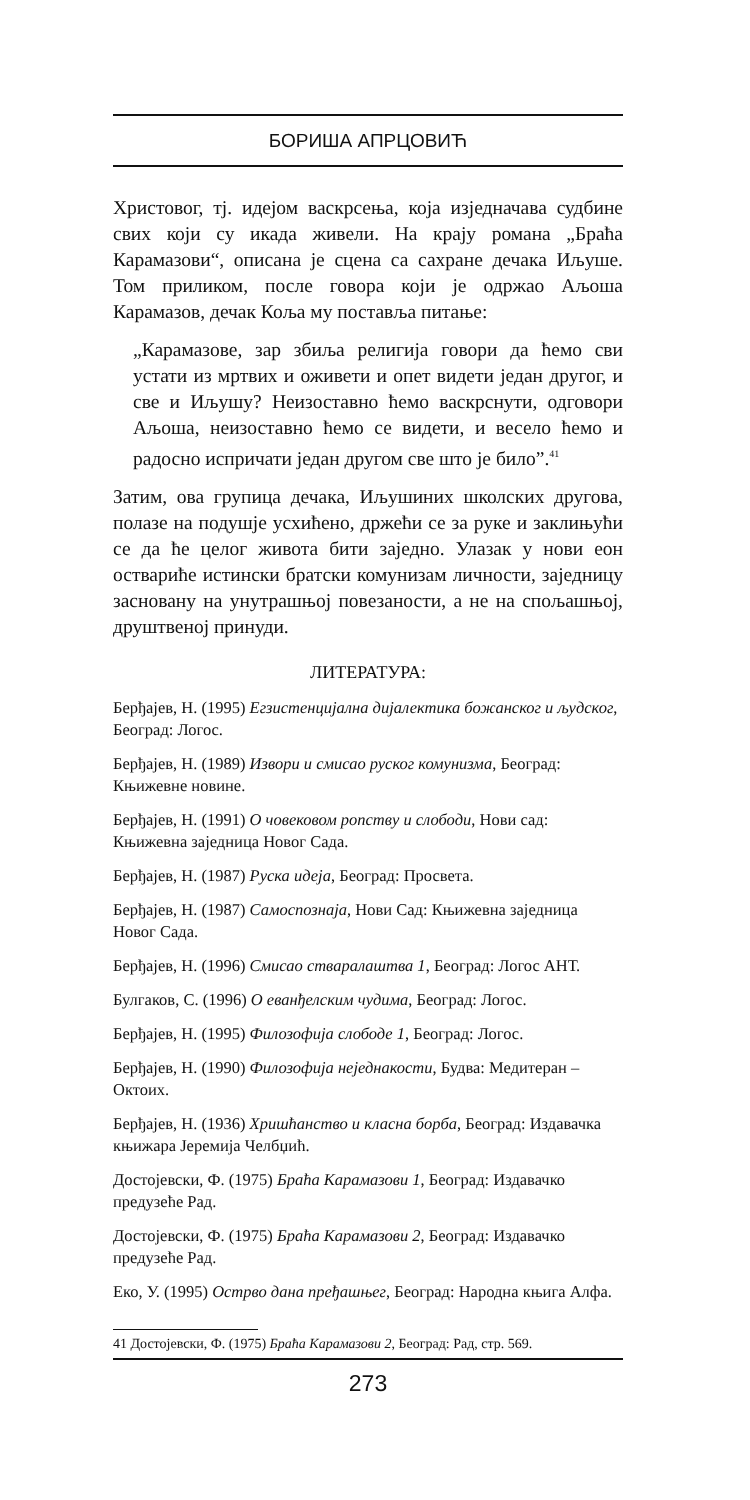БОРИША АПРЦОВИЋ
Христовог, тј. идејом васкрсења, која изједначава судбине свих који су икада живели. На крају романа „Браћа Карамазови“, описана је сцена са сахране дечака Иљуше. Том приликом, после говора који је одржао Аљоша Карамазов, дечак Коља му поставља питање:
„Карамазове, зар збиља религија говори да ћемо сви устати из мртвих и оживети и опет видети један другог, и све и Иљушу? Неизоставно ћемо васкрснути, одговори Аљоша, неизоставно ћемо се видети, и весело ћемо и радосно испричати један другом све што је било”.<sup>41</sup>
Затим, ова групица дечака, Иљушиних школских другова, полазе на подушје усхићено, држећи се за руке и заклињући се да ће целог живота бити заједно. Улазак у нови еон оствариће истински братски комунизам личности, заједницу засновану на унутрашњој повезаности, а не на спољашњој, друштвеној принуди.
ЛИТЕРАТУРА:
Берђајев, Н. (1995) Егзистенцијална дијалектика божанског и људског, Београд: Логос.
Берђајев, Н. (1989) Извори и смисао руског комунизма, Београд: Књижевне новине.
Берђајев, Н. (1991) О човековом ропству и слободи, Нови сад: Књижевна заједница Новог Сада.
Берђајев, Н. (1987) Руска идеја, Београд: Просвета.
Берђајев, Н. (1987) Самоспознаја, Нови Сад: Књижевна заједница Новог Сада.
Берђајев, Н. (1996) Смисао стваралаштва 1, Београд: Логос АНТ.
Булгаков, С. (1996) О еванђелским чудима, Београд: Логос.
Берђајев, Н. (1995) Филозофија слободе 1, Београд: Логос.
Берђајев, Н. (1990) Филозофија неједнакости, Будва: Медитеран – Октоих.
Берђајев, Н. (1936) Хришћанство и класна борба, Београд: Издавачка књижара Јеремија Челбџић.
Достојевски, Ф. (1975) Браћа Карамазови 1, Београд: Издавачко предузеће Рад.
Достојевски, Ф. (1975) Браћа Карамазови 2, Београд: Издавачко предузеће Рад.
Еко, У. (1995) Острво дана пређашњег, Београд: Народна књига Алфа.
41 Достојевски, Ф. (1975) Браћа Карамазови 2, Београд: Рад, стр. 569.
273